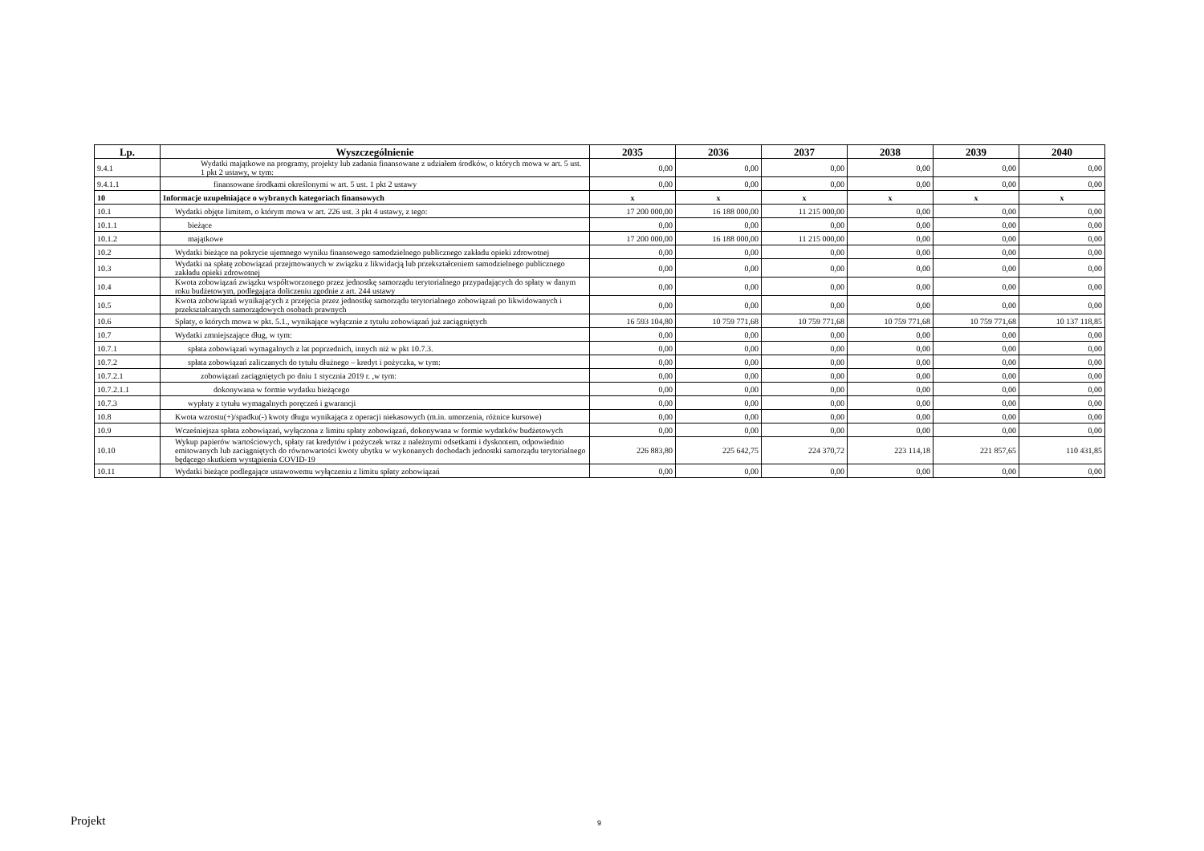| Lp. | Wyszczególnienie | 2035 | 2036 | 2037 | 2038 | 2039 | 2040 |
| --- | --- | --- | --- | --- | --- | --- | --- |
| 9.4.1 | Wydatki majątkowe na programy, projekty lub zadania finansowane z udziałem środków, o których mowa w art. 5 ust. 1 pkt 2 ustawy, w tym: | 0,00 | 0,00 | 0,00 | 0,00 | 0,00 | 0,00 |
| 9.4.1.1 | finansowane środkami określonymi w art. 5 ust. 1 pkt 2 ustawy | 0,00 | 0,00 | 0,00 | 0,00 | 0,00 | 0,00 |
| 10 | Informacje uzupełniające o wybranych kategoriach finansowych | x | x | x | x | x | x |
| 10.1 | Wydatki objęte limitem, o którym mowa w art. 226 ust. 3 pkt 4 ustawy, z tego: | 17 200 000,00 | 16 188 000,00 | 11 215 000,00 | 0,00 | 0,00 | 0,00 |
| 10.1.1 | bieżące | 0,00 | 0,00 | 0,00 | 0,00 | 0,00 | 0,00 |
| 10.1.2 | majątkowe | 17 200 000,00 | 16 188 000,00 | 11 215 000,00 | 0,00 | 0,00 | 0,00 |
| 10.2 | Wydatki bieżące na pokrycie ujemnego wyniku finansowego samodzielnego publicznego zakładu opieki zdrowotnej | 0,00 | 0,00 | 0,00 | 0,00 | 0,00 | 0,00 |
| 10.3 | Wydatki na spłatę zobowiązań przejmowanych w związku z likwidacją lub przekształceniem samodzielnego publicznego zakładu opieki zdrowotnej | 0,00 | 0,00 | 0,00 | 0,00 | 0,00 | 0,00 |
| 10.4 | Kwota zobowiązań związku współtworzonego przez jednostkę samorządu terytorialnego przypadających do spłaty w danym roku budżetowym, podlegająca doliczeniu zgodnie z art. 244 ustawy | 0,00 | 0,00 | 0,00 | 0,00 | 0,00 | 0,00 |
| 10.5 | Kwota zobowiązań wynikających z przejęcia przez jednostkę samorządu terytorialnego zobowiązań po likwidowanych i przekształcanych samorządowych osobach prawnych | 0,00 | 0,00 | 0,00 | 0,00 | 0,00 | 0,00 |
| 10.6 | Spłaty, o których mowa w pkt. 5.1., wynikające wyłącznie z tytułu zobowiązań już zaciągniętych | 16 593 104,80 | 10 759 771,68 | 10 759 771,68 | 10 759 771,68 | 10 759 771,68 | 10 137 118,85 |
| 10.7 | Wydatki zmniejszające dług, w tym: | 0,00 | 0,00 | 0,00 | 0,00 | 0,00 | 0,00 |
| 10.7.1 | spłata zobowiązań wymagalnych z lat poprzednich, innych niż w pkt 10.7.3. | 0,00 | 0,00 | 0,00 | 0,00 | 0,00 | 0,00 |
| 10.7.2 | spłata zobowiązań zaliczanych do tytułu dłużnego – kredyt i pożyczka, w tym: | 0,00 | 0,00 | 0,00 | 0,00 | 0,00 | 0,00 |
| 10.7.2.1 | zobowiązań zaciągniętych po dniu 1 stycznia 2019 r. ,w tym: | 0,00 | 0,00 | 0,00 | 0,00 | 0,00 | 0,00 |
| 10.7.2.1.1 | dokonywana w formie wydatku bieżącego | 0,00 | 0,00 | 0,00 | 0,00 | 0,00 | 0,00 |
| 10.7.3 | wypłaty z tytułu wymagalnych poręczeń i gwarancji | 0,00 | 0,00 | 0,00 | 0,00 | 0,00 | 0,00 |
| 10.8 | Kwota wzrostu(+)/spadku(-) kwoty długu wynikająca z operacji niekasowych (m.in. umorzenia, różnice kursowe) | 0,00 | 0,00 | 0,00 | 0,00 | 0,00 | 0,00 |
| 10.9 | Wcześniejsza spłata zobowiązań, wyłączona z limitu spłaty zobowiązań, dokonywana w formie wydatków budżetowych | 0,00 | 0,00 | 0,00 | 0,00 | 0,00 | 0,00 |
| 10.10 | Wykup papierów wartościowych, spłaty rat kredytów i pożyczek wraz z należnymi odsetkami i dyskontem, odpowiednio emitowanych lub zaciągniętych do równowartości kwoty ubytku w wykonanych dochodach jednostki samorządu terytorialnego będącego skutkiem wystąpienia COVID-19 | 226 883,80 | 225 642,75 | 224 370,72 | 223 114,18 | 221 857,65 | 110 431,85 |
| 10.11 | Wydatki bieżące podlegające ustawowemu wyłączeniu z limitu spłaty zobowiązań | 0,00 | 0,00 | 0,00 | 0,00 | 0,00 | 0,00 |
Projekt 9